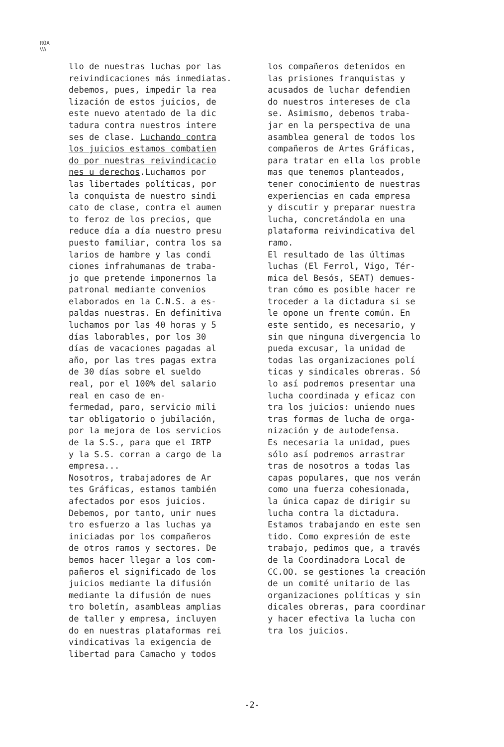ROA
VA
llo de nuestras luchas por las reivindicaciones más inmediatas. debemos, pues, impedir la rea lización de estos juicios, de este nuevo atentado de la dic tadura contra nuestros intere ses de clase. Luchando contra los juicios estamos combatien do por nuestras reivindicacio nes u derechos.Luchamos por las libertades políticas, por la conquista de nuestro sindi cato de clase, contra el aumen to feroz de los precios, que reduce día a día nuestro presu puesto familiar, contra los sa larios de hambre y las condi ciones infrahumanas de traba- jo que pretende imponernos la patronal mediante convenios elaborados en la C.N.S. a es- paldas nuestras. En definitiva luchamos por las 40 horas y 5 días laborables, por los 30 días de vacaciones pagadas al año, por las tres pagas extra de 30 días sobre el sueldo real, por el 100% del salario real en caso de en- fermedad, paro, servicio mili tar obligatorio o jubilación, por la mejora de los servicios de la S.S., para que el IRTP y la S.S. corran a cargo de la empresa... Nosotros, trabajadores de Ar tes Gráficas, estamos también afectados por esos juicios. Debemos, por tanto, unir nues tro esfuerzo a las luchas ya iniciadas por los compañeros de otros ramos y sectores. De bemos hacer llegar a los com- pañeros el significado de los juicios mediante la difusión mediante la difusión de nues tro boletín, asambleas amplias de taller y empresa, incluyen do en nuestras plataformas rei vindicativas la exigencia de libertad para Camacho y todos
los compañeros detenidos en las prisiones franquistas y acusados de luchar defendien do nuestros intereses de cla se. Asimismo, debemos traba- jar en la perspectiva de una asamblea general de todos los compañeros de Artes Gráficas, para tratar en ella los proble mas que tenemos planteados, tener conocimiento de nuestras experiencias en cada empresa y discutir y preparar nuestra lucha, concretándola en una plataforma reivindicativa del ramo. El resultado de las últimas luchas (El Ferrol, Vigo, Tér- mica del Besós, SEAT) demues- tran cómo es posible hacer re troceder a la dictadura si se le opone un frente común. En este sentido, es necesario, y sin que ninguna divergencia lo pueda excusar, la unidad de todas las organizaciones polí ticas y sindicales obreras. Só lo así podremos presentar una lucha coordinada y eficaz con tra los juicios: uniendo nues tras formas de lucha de orga- nización y de autodefensa. Es necesaria la unidad, pues sólo así podremos arrastrar tras de nosotros a todas las capas populares, que nos verán como una fuerza cohesionada, la única capaz de dirigir su lucha contra la dictadura. Estamos trabajando en este sen tido. Como expresión de este trabajo, pedimos que, a través de la Coordinadora Local de CC.OO. se gestiones la creación de un comité unitario de las organizaciones políticas y sin dicales obreras, para coordinar y hacer efectiva la lucha con tra los juicios.
-2-